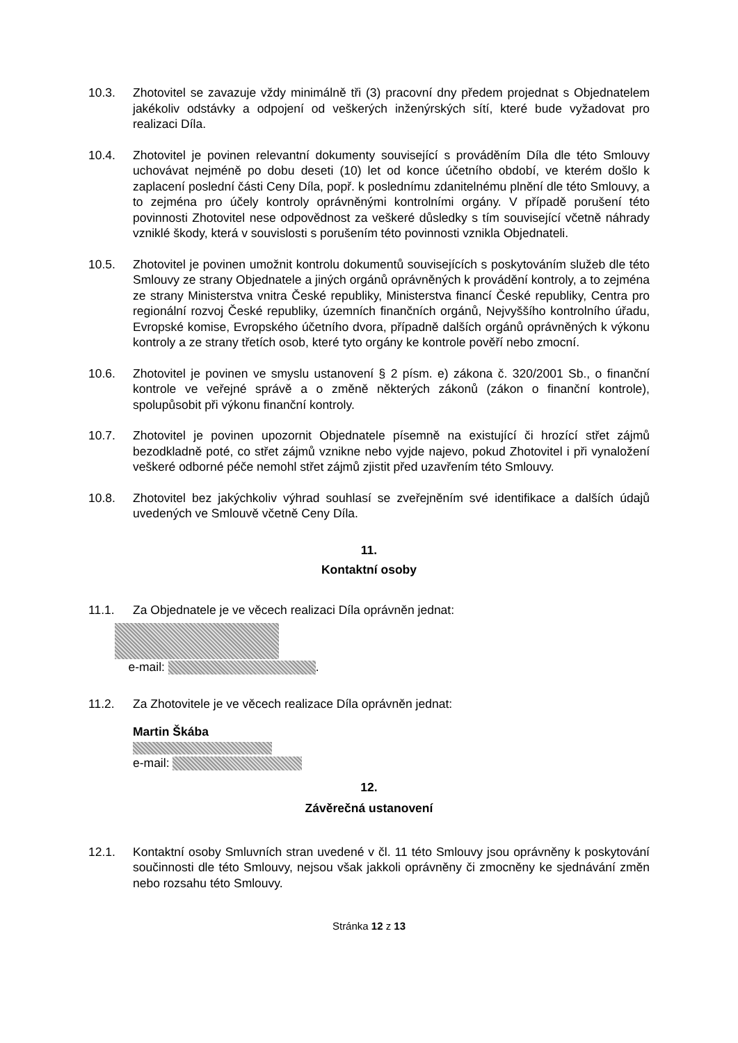10.3. Zhotovitel se zavazuje vždy minimálně tři (3) pracovní dny předem projednat s Objednatelem jakékoliv odstávky a odpojení od veškerých inženýrských sítí, které bude vyžadovat pro realizaci Díla.
10.4. Zhotovitel je povinen relevantní dokumenty související s prováděním Díla dle této Smlouvy uchovávat nejméně po dobu deseti (10) let od konce účetního období, ve kterém došlo k zaplacení poslední části Ceny Díla, popř. k poslednímu zdanitelnému plnění dle této Smlouvy, a to zejména pro účely kontroly oprávněnými kontrolními orgány. V případě porušení této povinnosti Zhotovitel nese odpovědnost za veškeré důsledky s tím související včetně náhrady vzniklé škody, která v souvislosti s porušením této povinnosti vznikla Objednateli.
10.5. Zhotovitel je povinen umožnit kontrolu dokumentů souvisejících s poskytováním služeb dle této Smlouvy ze strany Objednatele a jiných orgánů oprávněných k provádění kontroly, a to zejména ze strany Ministerstva vnitra České republiky, Ministerstva financí České republiky, Centra pro regionální rozvoj České republiky, územních finančních orgánů, Nejvyššího kontrolního úřadu, Evropské komise, Evropského účetního dvora, případně dalších orgánů oprávněných k výkonu kontroly a ze strany třetích osob, které tyto orgány ke kontrole pověří nebo zmocní.
10.6. Zhotovitel je povinen ve smyslu ustanovení § 2 písm. e) zákona č. 320/2001 Sb., o finanční kontrole ve veřejné správě a o změně některých zákonů (zákon o finanční kontrole), spolupůsobit při výkonu finanční kontroly.
10.7. Zhotovitel je povinen upozornit Objednatele písemně na existující či hrozící střet zájmů bezodkladně poté, co střet zájmů vznikne nebo vyjde najevo, pokud Zhotovitel i při vynaložení veškeré odborné péče nemohl střet zájmů zjistit před uzavřením této Smlouvy.
10.8. Zhotovitel bez jakýchkoliv výhrad souhlasí se zveřejněním své identifikace a dalších údajů uvedených ve Smlouvě včetně Ceny Díla.
11.
Kontaktní osoby
11.1. Za Objednatele je ve věcech realizaci Díla oprávněn jednat:
e-mail: .
11.2. Za Zhotovitele je ve věcech realizace Díla oprávněn jednat:
Martin Škába
e-mail:
12.
Závěrečná ustanovení
12.1. Kontaktní osoby Smluvních stran uvedené v čl. 11 této Smlouvy jsou oprávněny k poskytování součinnosti dle této Smlouvy, nejsou však jakkoli oprávněny či zmocněny ke sjednávání změn nebo rozsahu této Smlouvy.
Stránka 12 z 13